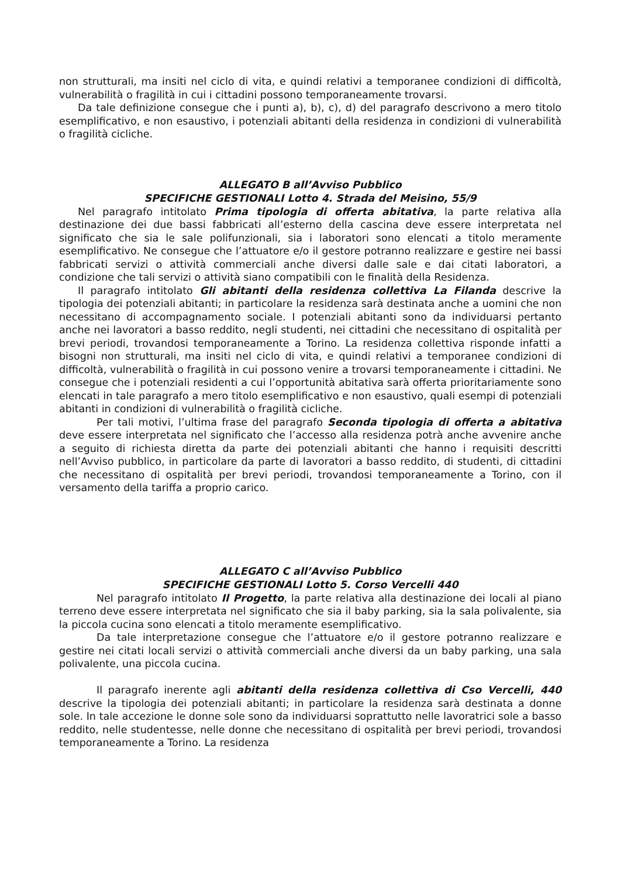non strutturali, ma insiti nel ciclo di vita, e quindi relativi a temporanee condizioni di difficoltà, vulnerabilità o fragilità in cui i cittadini possono temporaneamente trovarsi.
Da tale definizione consegue che i punti a), b), c), d) del paragrafo descrivono a mero titolo esemplificativo, e non esaustivo, i potenziali abitanti della residenza in condizioni di vulnerabilità o fragilità cicliche.
ALLEGATO B all’Avviso Pubblico
SPECIFICHE GESTIONALI Lotto 4. Strada del Meisino, 55/9
Nel paragrafo intitolato Prima tipologia di offerta abitativa, la parte relativa alla destinazione dei due bassi fabbricati all’esterno della cascina deve essere interpretata nel significato che sia le sale polifunzionali, sia i laboratori sono elencati a titolo meramente esemplificativo. Ne consegue che l’attuatore e/o il gestore potranno realizzare e gestire nei bassi fabbricati servizi o attività commerciali anche diversi dalle sale e dai citati laboratori, a condizione che tali servizi o attività siano compatibili con le finalità della Residenza.
Il paragrafo intitolato Gli abitanti della residenza collettiva La Filanda descrive la tipologia dei potenziali abitanti; in particolare la residenza sarà destinata anche a uomini che non necessitano di accompagnamento sociale. I potenziali abitanti sono da individuarsi pertanto anche nei lavoratori a basso reddito, negli studenti, nei cittadini che necessitano di ospitalità per brevi periodi, trovandosi temporaneamente a Torino. La residenza collettiva risponde infatti a bisogni non strutturali, ma insiti nel ciclo di vita, e quindi relativi a temporanee condizioni di difficoltà, vulnerabilità o fragilità in cui possono venire a trovarsi temporaneamente i cittadini. Ne consegue che i potenziali residenti a cui l’opportunità abitativa sarà offerta prioritariamente sono elencati in tale paragrafo a mero titolo esemplificativo e non esaustivo, quali esempi di potenziali abitanti in condizioni di vulnerabilità o fragilità cicliche.
Per tali motivi, l’ultima frase del paragrafo Seconda tipologia di offerta a abitativa deve essere interpretata nel significato che l’accesso alla residenza potrà anche avvenire anche a seguito di richiesta diretta da parte dei potenziali abitanti che hanno i requisiti descritti nell’Avviso pubblico, in particolare da parte di lavoratori a basso reddito, di studenti, di cittadini che necessitano di ospitalità per brevi periodi, trovandosi temporaneamente a Torino, con il versamento della tariffa a proprio carico.
ALLEGATO C all’Avviso Pubblico
SPECIFICHE GESTIONALI Lotto 5. Corso Vercelli 440
Nel paragrafo intitolato Il Progetto, la parte relativa alla destinazione dei locali al piano terreno deve essere interpretata nel significato che sia il baby parking, sia la sala polivalente, sia la piccola cucina sono elencati a titolo meramente esemplificativo.
Da tale interpretazione consegue che l’attuatore e/o il gestore potranno realizzare e gestire nei citati locali servizi o attività commerciali anche diversi da un baby parking, una sala polivalente, una piccola cucina.
Il paragrafo inerente agli abitanti della residenza collettiva di Cso Vercelli, 440 descrive la tipologia dei potenziali abitanti; in particolare la residenza sarà destinata a donne sole. In tale accezione le donne sole sono da individuarsi soprattutto nelle lavoratrici sole a basso reddito, nelle studentesse, nelle donne che necessitano di ospitalità per brevi periodi, trovandosi temporaneamente a Torino. La residenza